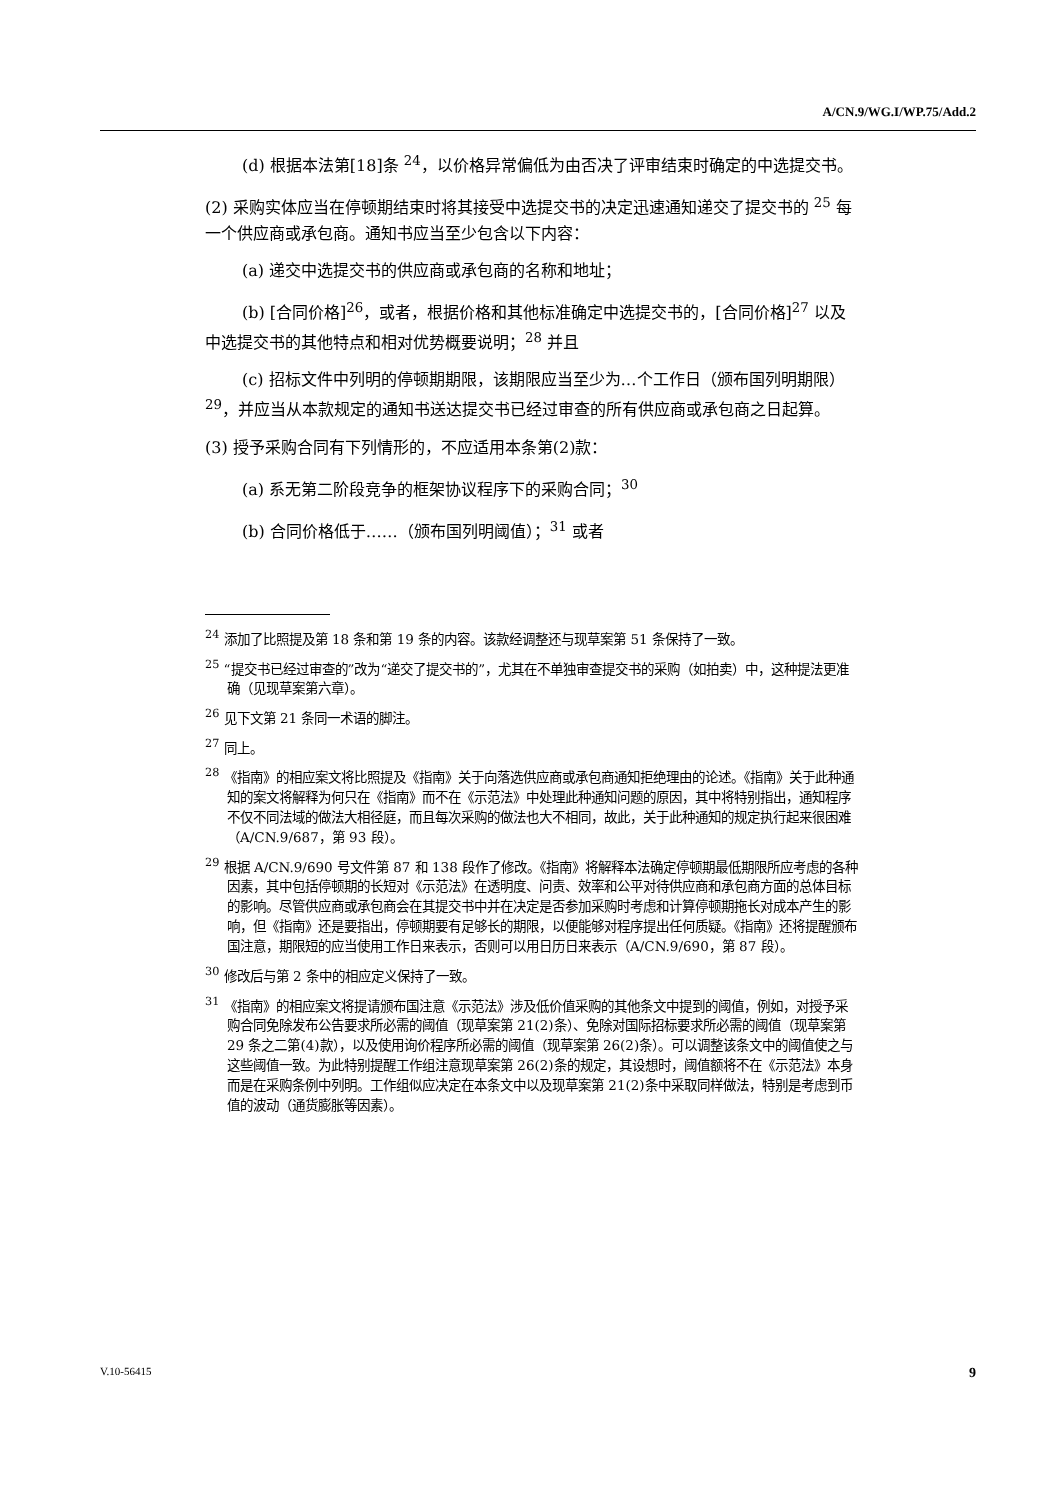A/CN.9/WG.I/WP.75/Add.2
(d) 根据本法第[18]条 <sup>24</sup>，以价格异常偏低为由否决了评审结束时确定的中选提交书。
(2) 采购实体应当在停顿期结束时将其接受中选提交书的决定迅速通知递交了提交书的 <sup>25</sup> 每一个供应商或承包商。通知书应当至少包含以下内容：
(a) 递交中选提交书的供应商或承包商的名称和地址；
(b) [合同价格]<sup>26</sup>，或者，根据价格和其他标准确定中选提交书的，[合同价格]<sup>27</sup> 以及中选提交书的其他特点和相对优势概要说明；<sup>28</sup> 并且
(c) 招标文件中列明的停顿期期限，该期限应当至少为…个工作日（颁布国列明期限）<sup>29</sup>，并应当从本款规定的通知书送达提交书已经过审查的所有供应商或承包商之日起算。
(3) 授予采购合同有下列情形的，不应适用本条第(2)款：
(a) 系无第二阶段竞争的框架协议程序下的采购合同；<sup>30</sup>
(b) 合同价格低于……（颁布国列明阈值）；<sup>31</sup> 或者
<sup>24</sup> 添加了比照提及第 18 条和第 19 条的内容。该款经调整还与现草案第 51 条保持了一致。
<sup>25</sup> “提交书已经过审查的”改为“递交了提交书的”，尤其在不单独审查提交书的采购（如拍卖）中，这种提法更准确（见现草案第六章）。
<sup>26</sup> 见下文第 21 条同一术语的脚注。
<sup>27</sup> 同上。
<sup>28</sup> 《指南》的相应案文将比照提及《指南》关于向落选供应商或承包商通知拒绝理由的论述。《指南》关于此种通知的案文将解释为何只在《指南》而不在《示范法》中处理此种通知问题的原因，其中将特别指出，通知程序不仅不同法域的做法大相径庭，而且每次采购的做法也大不相同，故此，关于此种通知的规定执行起来很困难（A/CN.9/687，第 93 段）。
<sup>29</sup> 根据 A/CN.9/690 号文件第 87 和 138 段作了修改。《指南》将解释本法确定停顿期最低期限所应考虑的各种因素，其中包括停顿期的长短对《示范法》在透明度、问责、效率和公平对待供应商和承包商方面的总体目标的影响。尽管供应商或承包商会在其提交书中并在决定是否参加采购时考虑和计算停顿期拖长对成本产生的影响，但《指南》还是要指出，停顿期要有足够长的期限，以便能够对程序提出任何质疑。《指南》还将提醒颁布国注意，期限短的应当使用工作日来表示，否则可以用日历日来表示（A/CN.9/690，第 87 段）。
<sup>30</sup> 修改后与第 2 条中的相应定义保持了一致。
<sup>31</sup> 《指南》的相应案文将提请颁布国注意《示范法》涉及低价值采购的其他条文中提到的阈值，例如，对授予采购合同免除发布公告要求所必需的阈值（现草案第 21(2)条）、免除对国际招标要求所必需的阈值（现草案第 29 条之二第(4)款），以及使用询价程序所必需的阈值（现草案第 26(2)条）。可以调整该条文中的阈值使之与这些阈值一致。为此特别提醒工作组注意现草案第 26(2)条的规定，其设想时，阈值额将不在《示范法》本身而是在采购条例中列明。工作组似应决定在本条文中以及现草案第 21(2)条中采取同样做法，特别是考虑到币值的波动（通货膨胀等因素）。
V.10-56415 9